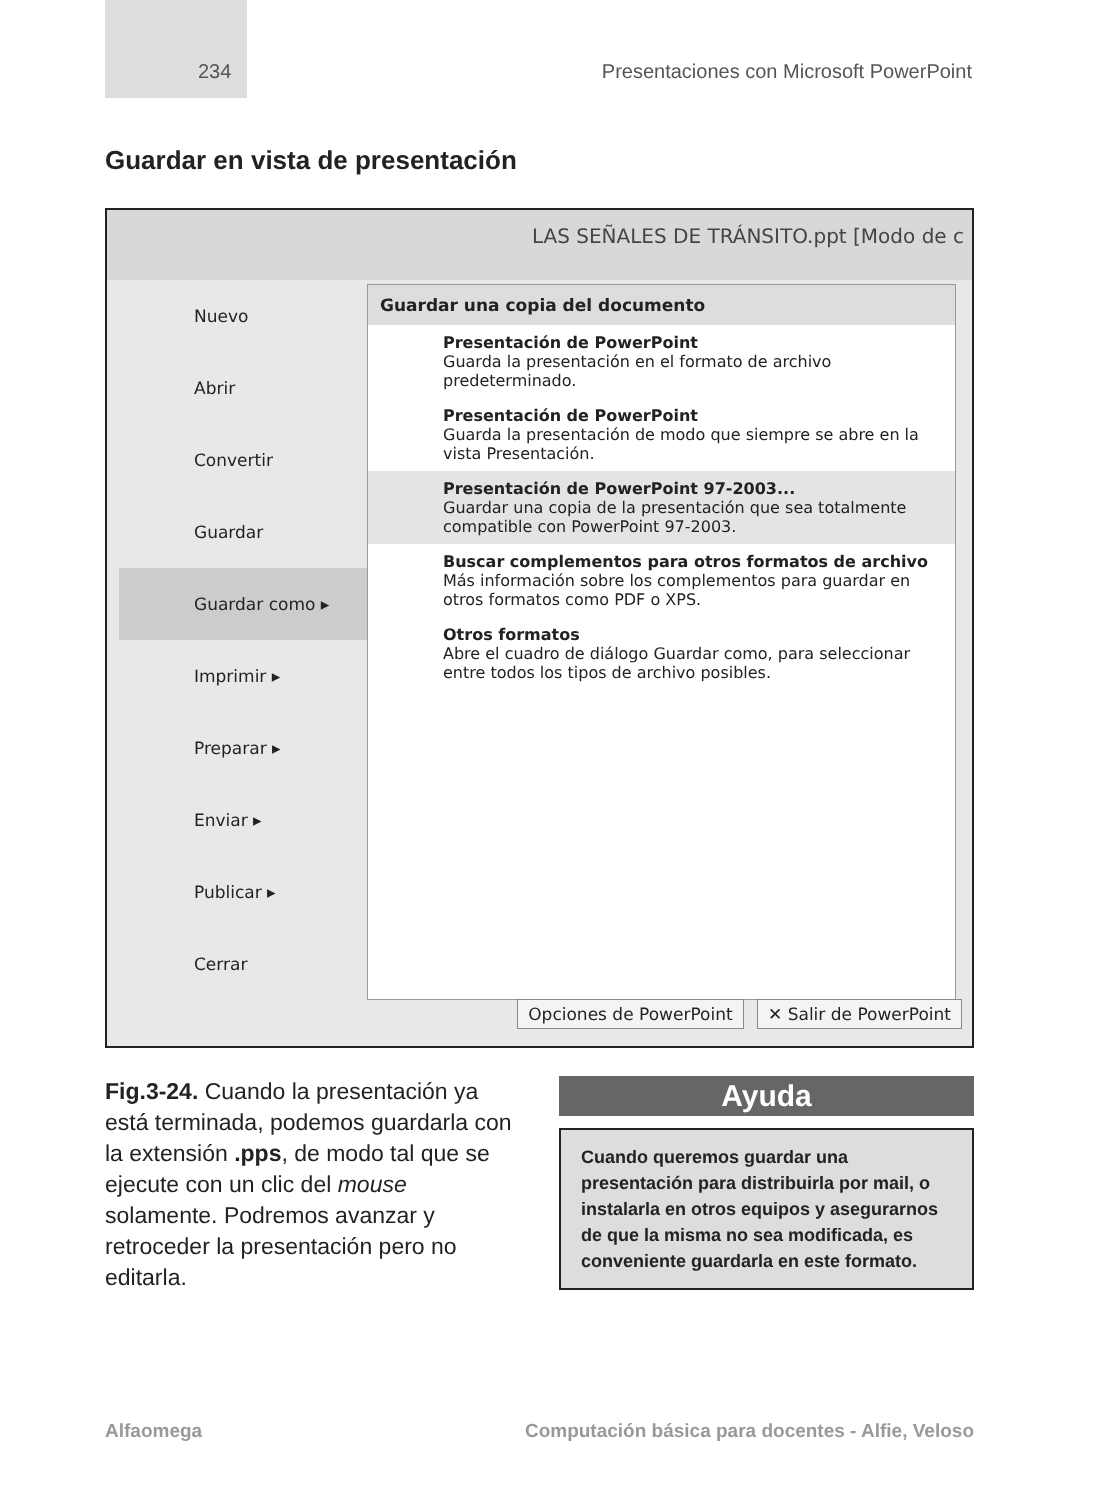234 Presentaciones con Microsoft PowerPoint
Guardar en vista de presentación
LAS SEÑALES DE TRÁNSITO.ppt [Modo de c
Nuevo
Abrir
Convertir
Guardar
Guardar como ▸
Imprimir ▸
Preparar ▸
Enviar ▸
Publicar ▸
Cerrar
Guardar una copia del documento
Presentación de PowerPoint
Guarda la presentación en el formato de archivo predeterminado.
Presentación de PowerPoint
Guarda la presentación de modo que siempre se abre en la vista Presentación.
Presentación de PowerPoint 97-2003...
Guardar una copia de la presentación que sea totalmente compatible con PowerPoint 97-2003.
Buscar complementos para otros formatos de archivo
Más información sobre los complementos para guardar en otros formatos como PDF o XPS.
Otros formatos
Abre el cuadro de diálogo Guardar como, para seleccionar entre todos los tipos de archivo posibles.
Opciones de PowerPoint ✕ Salir de PowerPoint
Fig.3-24. Cuando la presentación ya está terminada, podemos guardarla con la extensión .pps, de modo tal que se ejecute con un clic del mouse solamente. Podremos avanzar y retroceder la presentación pero no editarla.
Ayuda
Cuando queremos guardar una presentación para distribuirla por mail, o instalarla en otros equipos y asegurarnos de que la misma no sea modificada, es conveniente guardarla en este formato.
Alfaomega Computación básica para docentes - Alfie, Veloso